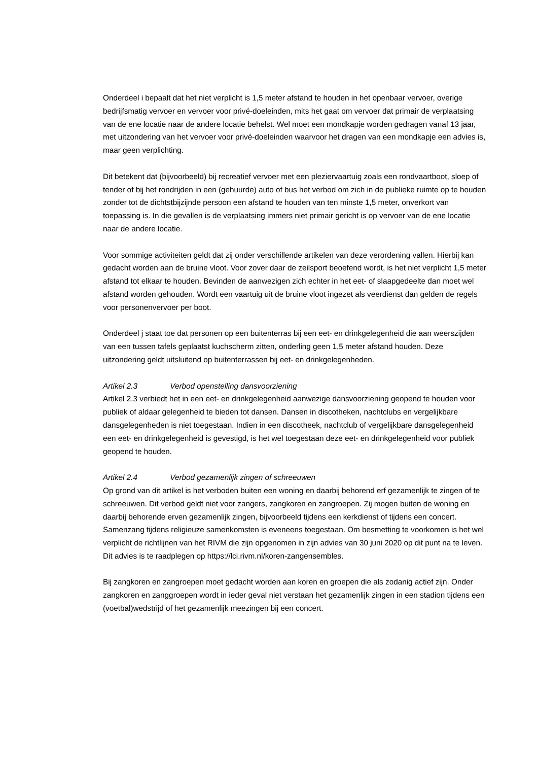Onderdeel i bepaalt dat het niet verplicht is 1,5 meter afstand te houden in het openbaar vervoer, overige bedrijfsmatig vervoer en vervoer voor privé-doeleinden, mits het gaat om vervoer dat primair de verplaatsing van de ene locatie naar de andere locatie behelst. Wel moet een mondkapje worden gedragen vanaf 13 jaar, met uitzondering van het vervoer voor privé-doeleinden waarvoor het dragen van een mondkapje een advies is, maar geen verplichting.
Dit betekent dat (bijvoorbeeld) bij recreatief vervoer met een pleziervaartuig zoals een rondvaartboot, sloep of tender of bij het rondrijden in een (gehuurde) auto of bus het verbod om zich in de publieke ruimte op te houden zonder tot de dichtstbijzijnde persoon een afstand te houden van ten minste 1,5 meter, onverkort van toepassing is. In die gevallen is de verplaatsing immers niet primair gericht is op vervoer van de ene locatie naar de andere locatie.
Voor sommige activiteiten geldt dat zij onder verschillende artikelen van deze verordening vallen. Hierbij kan gedacht worden aan de bruine vloot. Voor zover daar de zeilsport beoefend wordt, is het niet verplicht 1,5 meter afstand tot elkaar te houden. Bevinden de aanwezigen zich echter in het eet- of slaapgedeelte dan moet wel afstand worden gehouden. Wordt een vaartuig uit de bruine vloot ingezet als veerdienst dan gelden de regels voor personenvervoer per boot.
Onderdeel j staat toe dat personen op een buitenterras bij een eet- en drinkgelegenheid die aan weerszijden van een tussen tafels geplaatst kuchscherm zitten, onderling geen 1,5 meter afstand houden. Deze uitzondering geldt uitsluitend op buitenterrassen bij eet- en drinkgelegenheden.
Artikel 2.3 Verbod openstelling dansvoorziening
Artikel 2.3 verbiedt het in een eet- en drinkgelegenheid aanwezige dansvoorziening geopend te houden voor publiek of aldaar gelegenheid te bieden tot dansen. Dansen in discotheken, nachtclubs en vergelijkbare dansgelegenheden is niet toegestaan. Indien in een discotheek, nachtclub of vergelijkbare dansgelegenheid een eet- en drinkgelegenheid is gevestigd, is het wel toegestaan deze eet- en drinkgelegenheid voor publiek geopend te houden.
Artikel 2.4 Verbod gezamenlijk zingen of schreeuwen
Op grond van dit artikel is het verboden buiten een woning en daarbij behorend erf gezamenlijk te zingen of te schreeuwen. Dit verbod geldt niet voor zangers, zangkoren en zangroepen. Zij mogen buiten de woning en daarbij behorende erven gezamenlijk zingen, bijvoorbeeld tijdens een kerkdienst of tijdens een concert. Samenzang tijdens religieuze samenkomsten is eveneens toegestaan. Om besmetting te voorkomen is het wel verplicht de richtlijnen van het RIVM die zijn opgenomen in zijn advies van 30 juni 2020 op dit punt na te leven. Dit advies is te raadplegen op https://lci.rivm.nl/koren-zangensembles.
Bij zangkoren en zangroepen moet gedacht worden aan koren en groepen die als zodanig actief zijn. Onder zangkoren en zanggroepen wordt in ieder geval niet verstaan het gezamenlijk zingen in een stadion tijdens een (voetbal)wedstrijd of het gezamenlijk meezingen bij een concert.